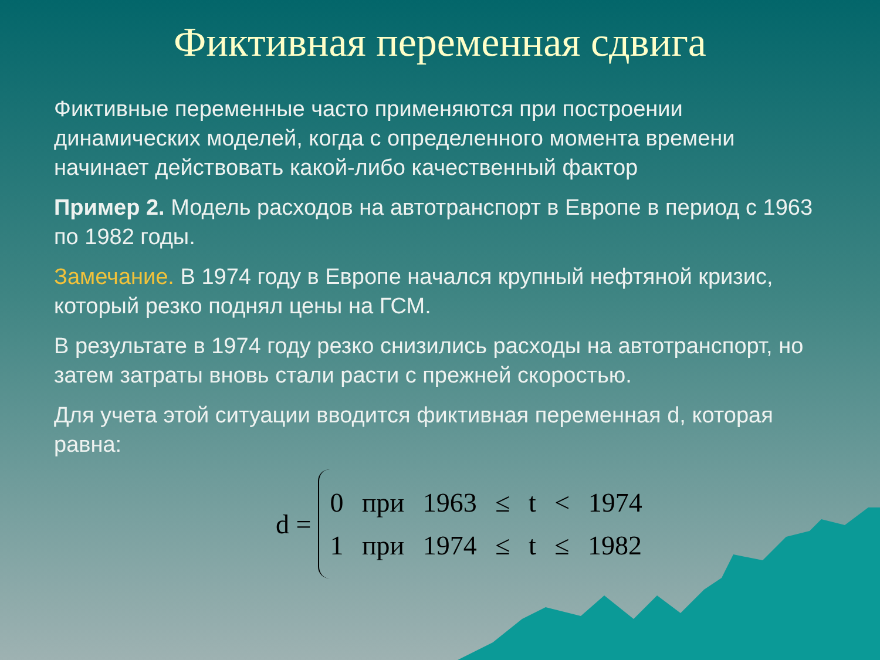Фиктивная переменная сдвига
Фиктивные переменные часто применяются при построении динамических моделей, когда с определенного момента времени начинает действовать какой-либо качественный фактор
Пример 2. Модель расходов на автотранспорт в Европе в период с 1963 по 1982 годы.
Замечание. В 1974 году в Европе начался крупный нефтяной кризис, который резко поднял цены на ГСМ.
В результате в 1974 году резко снизились расходы на автотранспорт, но затем затраты вновь стали расти с прежней скоростью.
Для учета этой ситуации вводится фиктивная переменная d, которая равна:
d =
0 при 1963 ≤ t < 1974
1 при 1974 ≤ t ≤ 1982